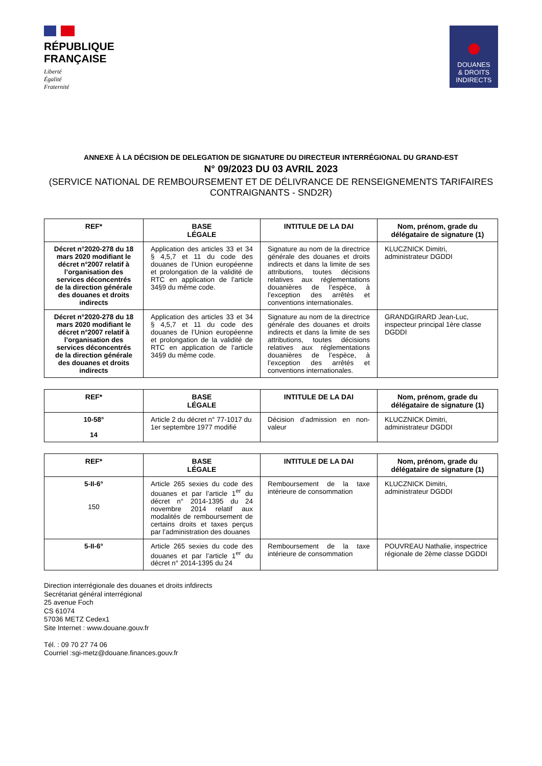RÉPUBLIQUE
FRANÇAISE
Liberté
Égalité
Fraternité
DOUANES
& DROITS
INDIRECTS
ANNEXE À LA DÉCISION DE DELEGATION DE SIGNATURE DU DIRECTEUR INTERRÉGIONAL DU GRAND-EST
N° 09/2023 DU 03 AVRIL 2023
(SERVICE NATIONAL DE REMBOURSEMENT ET DE DÉLIVRANCE DE RENSEIGNEMENTS TARIFAIRES CONTRAIGNANTS - SND2R)
| REF* | BASE LÉGALE | INTITULE DE LA DAI | Nom, prénom, grade du délégataire de signature (1) |
| --- | --- | --- | --- |
| Décret n°2020-278 du 18 mars 2020 modifiant le décret n°2007 relatif à l’organisation des services déconcentrés de la direction générale des douanes et droits indirects | Application des articles 33 et 34 § 4,5,7 et 11 du code des douanes de l’Union européenne et prolongation de la validité de RTC en application de l’article 34§9 du même code. | Signature au nom de la directrice générale des douanes et droits indirects et dans la limite de ses attributions, toutes décisions relatives aux réglementations douanières de l’espèce, à l’exception des arrêtés et conventions internationales. | KLUCZNICK Dimitri, administrateur DGDDI |
| Décret n°2020-278 du 18 mars 2020 modifiant le décret n°2007 relatif à l’organisation des services déconcentrés de la direction générale des douanes et droits indirects | Application des articles 33 et 34 § 4,5,7 et 11 du code des douanes de l’Union européenne et prolongation de la validité de RTC en application de l’article 34§9 du même code. | Signature au nom de la directrice générale des douanes et droits indirects et dans la limite de ses attributions, toutes décisions relatives aux réglementations douanières de l’espèce, à l’exception des arrêtés et conventions internationales. | GRANDGIRARD Jean-Luc, inspecteur principal 1ère classe DGDDI |
| REF* | BASE LÉGALE | INTITULE DE LA DAI | Nom, prénom, grade du délégataire de signature (1) |
| --- | --- | --- | --- |
| 10-58° 14 | Article 2 du décret n° 77-1017 du 1er septembre 1977 modifié | Décision d’admission en non-valeur | KLUCZNICK Dimitri, administrateur DGDDI |
| REF* | BASE LÉGALE | INTITULE DE LA DAI | Nom, prénom, grade du délégataire de signature (1) |
| --- | --- | --- | --- |
| 5-II-6° 150 | Article 265 sexies du code des douanes et par l’article 1<sup>er</sup> du décret n° 2014-1395 du 24 novembre 2014 relatif aux modalités de remboursement de certains droits et taxes perçus par l’administration des douanes | Remboursement de la taxe intérieure de consommation | KLUCZNICK Dimitri, administrateur DGDDI |
| 5-II-6° | Article 265 sexies du code des douanes et par l’article 1<sup>er</sup> du décret n° 2014-1395 du 24 | Remboursement de la taxe intérieure de consommation | POUVREAU Nathalie, inspectrice régionale de 2ème classe DGDDI |
Direction interrégionale des douanes et droits infdirects
Secrétariat général interrégional
25 avenue Foch
CS 61074
57036 METZ Cedex1
Site Internet : www.douane.gouv.fr
Tél. : 09 70 27 74 06
Courriel :sgi-metz@douane.finances.gouv.fr